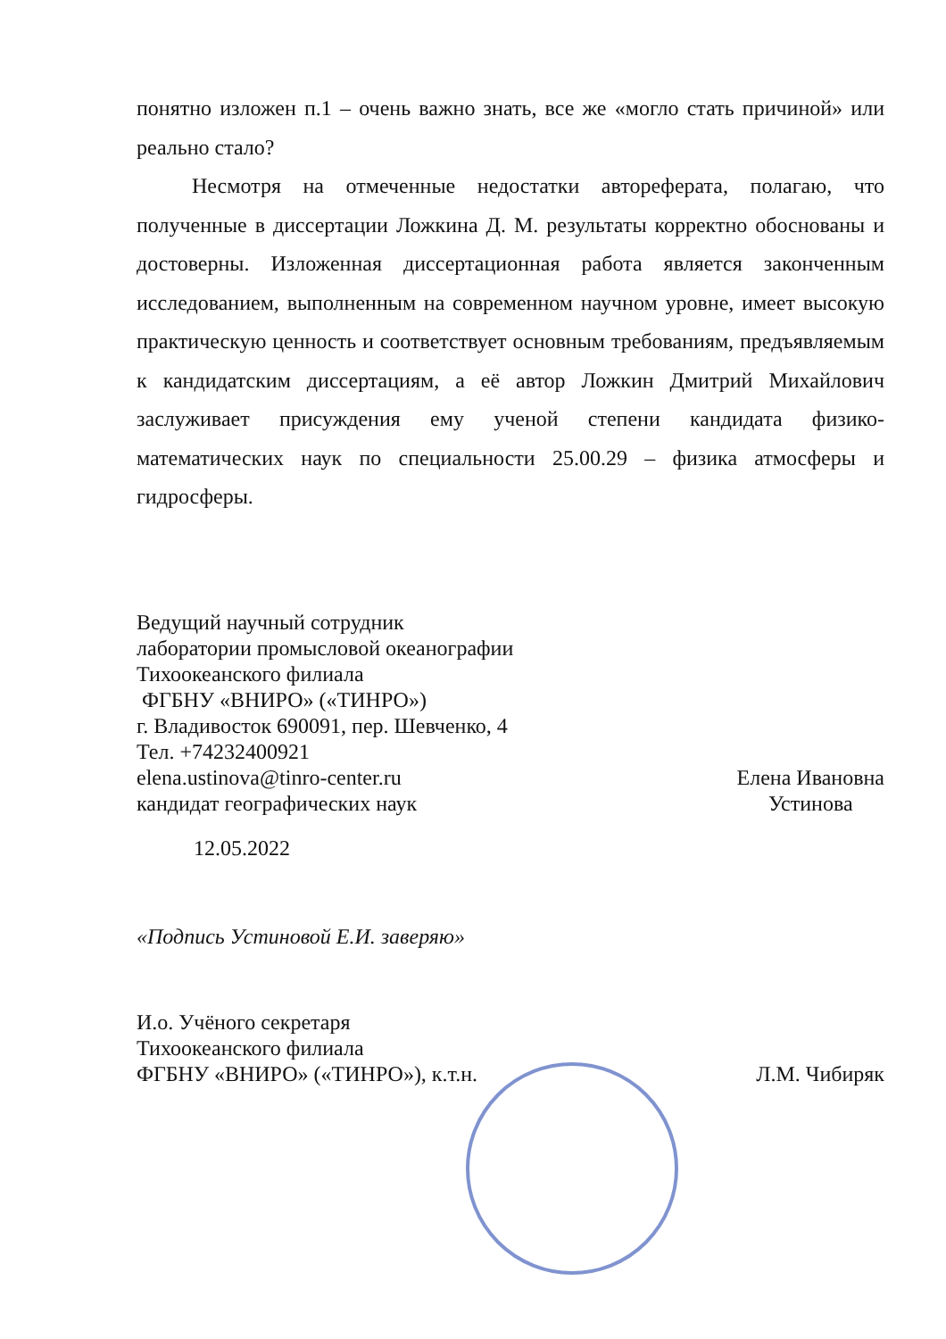понятно изложен п.1 – очень важно знать, все же «могло стать причиной» или реально стало?
Несмотря на отмеченные недостатки автореферата, полагаю, что полученные в диссертации Ложкина Д. М. результаты корректно обоснованы и достоверны. Изложенная диссертационная работа является законченным исследованием, выполненным на современном научном уровне, имеет высокую практическую ценность и соответствует основным требованиям, предъявляемым к кандидатским диссертациям, а её автор Ложкин Дмитрий Михайлович заслуживает присуждения ему ученой степени кандидата физико-математических наук по специальности 25.00.29 – физика атмосферы и гидросферы.
Ведущий научный сотрудник
лаборатории промысловой океанографии
Тихоокеанского филиала
ФГБНУ «ВНИРО» («ТИНРО»)
г. Владивосток 690091, пер. Шевченко, 4
Тел. +74232400921
elena.ustinova@tinro-center.ru
кандидат географических наук
Елена Ивановна
Устинова
12.05.2022
«Подпись Устиновой Е.И. заверяю»
И.о. Учёного секретаря
Тихоокеанского филиала
ФГБНУ «ВНИРО» («ТИНРО»), к.т.н.
Л.М. Чибиряк